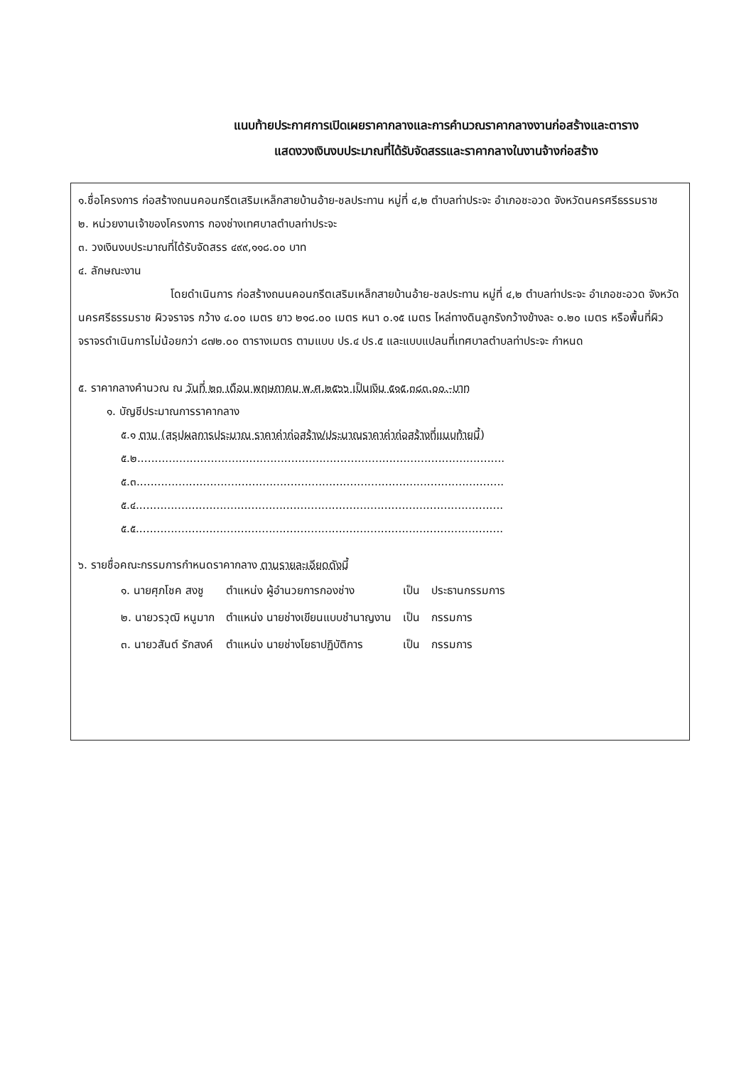แนบท้ายประกาศการเปิดเผยราคากลางและการคำนวณราคากลางงานก่อสร้างและตาราง
แสดงวงเงินงบประมาณที่ได้รับจัดสรรและราคากลางในงานจ้างก่อสร้าง
๑.ชื่อโครงการ ก่อสร้างถนนคอนกรีตเสริมเหล็กสายบ้านอ้าย-ชลประทาน หมู่ที่ ๔,๒ ตำบลท่าประจะ อำเภอชะอวด จังหวัดนครศรีธรรมราช
๒. หน่วยงานเจ้าของโครงการ กองช่างเทศบาลตำบลท่าประจะ
๓. วงเงินงบประมาณที่ได้รับจัดสรร ๔๙๙,๑๑๘.๐๐ บาท
๔. ลักษณะงาน
โดยดำเนินการ ก่อสร้างถนนคอนกรีตเสริมเหล็กสายบ้านอ้าย-ชลประทาน หมู่ที่ ๔,๒ ตำบลท่าประจะ อำเภอชะอวด จังหวัดนครศรีธรรมราช ผิวจราจร กว้าง ๔.๐๐ เมตร ยาว ๒๑๘.๐๐ เมตร หนา ๐.๑๕ เมตร ไหล่ทางดินลูกรังกว้างข้างละ ๐.๒๐ เมตร หรือพื้นที่ผิวจราจรดำเนินการไม่น้อยกว่า ๘๗๒.๐๐ ตารางเมตร ตามแบบ ปร.๔ ปร.๕ และแบบแปลนที่เทศบาลตำบลท่าประจะ กำหนด
๕. ราคากลางคำนวณ ณ วันที่ ๒๓ เดือน พฤษภาคม พ.ศ.๒๕๖๖ เป็นเงิน ๕๑๕,๓๘๓.๐๐.-บาท
๑. บัญชีประมาณการราคากลาง
๕.๑ ตาม (สรุปผลการประมาณ ราคาค่าก่อสร้าง/ประมาณราคาค่าก่อสร้างที่แนบท้ายนี้)
๕.๒.........................................................................................................
๕.๓.........................................................................................................
๕.๔.........................................................................................................
๕.๕.........................................................................................................
๖. รายชื่อคณะกรรมการกำหนดราคากลาง ตามรายละเอียดดังนี้
| ๑. นายศุภโชค สงชู | ตำแหน่ง ผู้อำนวยการกองช่าง | เป็น | ประธานกรรมการ |
| ๒. นายวรวุฒิ หนูมาก | ตำแหน่ง นายช่างเขียนแบบชำนาญงาน | เป็น | กรรมการ |
| ๓. นายวสันต์ รักสงค์ | ตำแหน่ง นายช่างโยธาปฏิบัติการ | เป็น | กรรมการ |